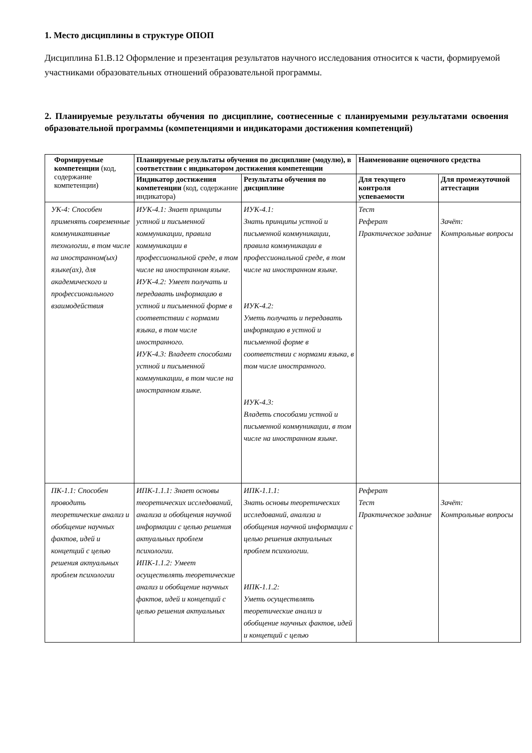1. Место дисциплины в структуре ОПОП
Дисциплина Б1.В.12 Оформление и презентация результатов научного исследования относится к части, формируемой участниками образовательных отношений образовательной программы.
2. Планируемые результаты обучения по дисциплине, соотнесенные с планируемыми результатами освоения образовательной программы (компетенциями и индикаторами достижения компетенций)
| Формируемые компетенции (код, содержание компетенции) | Планируемые результаты обучения по дисциплине (модулю), в соответствии с индикатором достижения компетенции | | Наименование оценочного средства | |
| --- | --- | --- | --- | --- |
| | Индикатор достижения компетенции (код, содержание индикатора) | Результаты обучения по дисциплине | Для текущего контроля успеваемости | Для промежуточной аттестации |
| УК-4: Способен применять современные коммуникативные технологии, в том числе на иностранном(ых) языке(ах), для академического и профессионального взаимодействия | ИУК-4.1: Знает принципы устной и письменной коммуникации, правила коммуникации в профессиональной среде, в том числе на иностранном языке. ИУК-4.2: Умеет получать и передавать информацию в устной и письменной форме в соответствии с нормами языка, в том числе иностранного. ИУК-4.3: Владеет способами устной и письменной коммуникации, в том числе на иностранном языке. | ИУК-4.1: Знать принципы устной и письменной коммуникации, правила коммуникации в профессиональной среде, в том числе на иностранном языке. ИУК-4.2: Уметь получать и передавать информацию в устной и письменной форме в соответствии с нормами языка, в том числе иностранного. ИУК-4.3: Владеть способами устной и письменной коммуникации, в том числе на иностранном языке. | Тест Реферат Практическое задание | Зачёт: Контрольные вопросы |
| ПК-1.1: Способен проводить теоретические анализ и обобщение научных фактов, идей и концепций с целью решения актуальных проблем психологии | ИПК-1.1.1: Знает основы теоретических исследований, анализа и обобщения научной информации с целью решения актуальных проблем психологии. ИПК-1.1.2: Умеет осуществлять теоретические анализ и обобщение научных фактов, идей и концепций с целью решения актуальных | ИПК-1.1.1: Знать основы теоретических исследований, анализа и обобщения научной информации с целью решения актуальных проблем психологии. ИПК-1.1.2: Уметь осуществлять теоретические анализ и обобщение научных фактов, идей и концепций с целью | Реферат Тест Практическое задание | Зачёт: Контрольные вопросы |